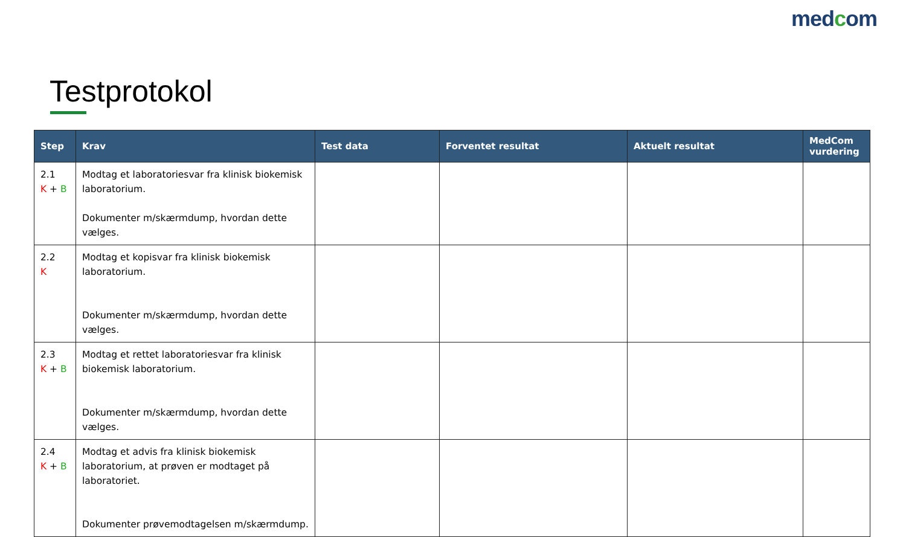medcom
Testprotokol
| Step | Krav | Test data | Forventet resultat | Aktuelt resultat | MedCom vurdering |
| --- | --- | --- | --- | --- | --- |
| 2.1 K + B | Modtag et laboratoriesvar fra klinisk biokemisk laboratorium. Dokumenter m/skærmdump, hvordan dette vælges. | | | | |
| 2.2 K | Modtag et kopisvar fra klinisk biokemisk laboratorium. Dokumenter m/skærmdump, hvordan dette vælges. | | | | |
| 2.3 K + B | Modtag et rettet laboratoriesvar fra klinisk biokemisk laboratorium. Dokumenter m/skærmdump, hvordan dette vælges. | | | | |
| 2.4 K + B | Modtag et advis fra klinisk biokemisk laboratorium, at prøven er modtaget på laboratoriet. Dokumenter prøvemodtagelsen m/skærmdump. | | | | |